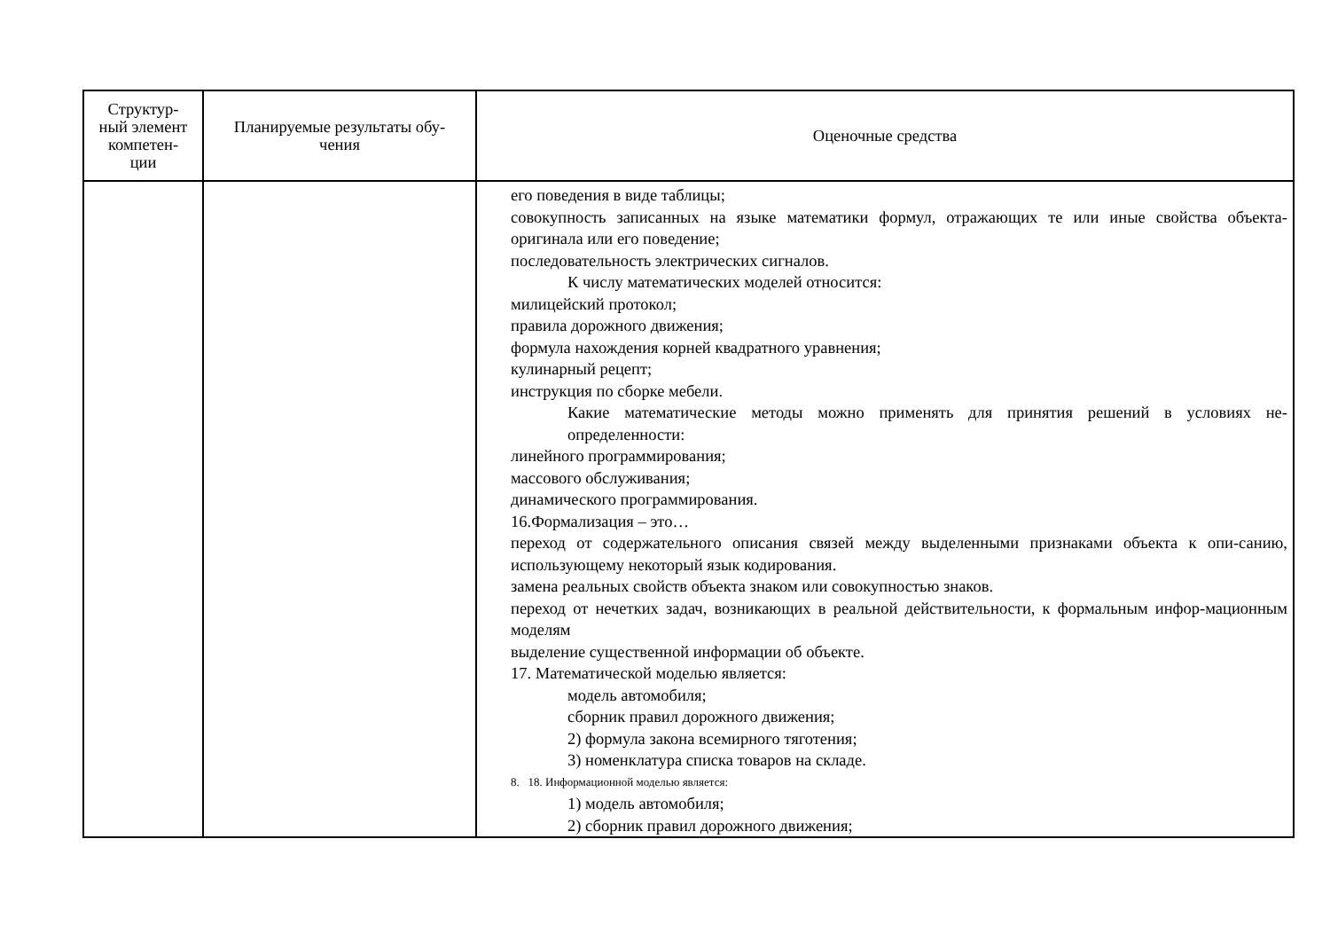| Структур- ный элемент компетен- ции | Планируемые результаты обу- чения | Оценочные средства |
| --- | --- | --- |
| | | его поведения в виде таблицы; совокупность записанных на языке математики формул, отражающих те или иные свойства объекта-оригинала или его поведение; последовательность электрических сигналов. К числу математических моделей относится: милицейский протокол; правила дорожного движения; формула нахождения корней квадратного уравнения; кулинарный рецепт; инструкция по сборке мебели. Какие математические методы можно применять для принятия решений в условиях не-определенности: линейного программирования; массового обслуживания; динамического программирования. 16.Формализация – это… переход от содержательного описания связей между выделенными признаками объекта к опи-санию, использующему некоторый язык кодирования. замена реальных свойств объекта знаком или совокупностью знаков. переход от нечетких задач, возникающих в реальной действительности, к формальным инфор-мационным моделям выделение существенной информации об объекте. 17. Математической моделью является: модель автомобиля; сборник правил дорожного движения; 2) формула закона всемирного тяготения; 3) номенклатура списка товаров на складе. 8. 18. Информационной моделью является: 1) модель автомобиля; 2) сборник правил дорожного движения; |